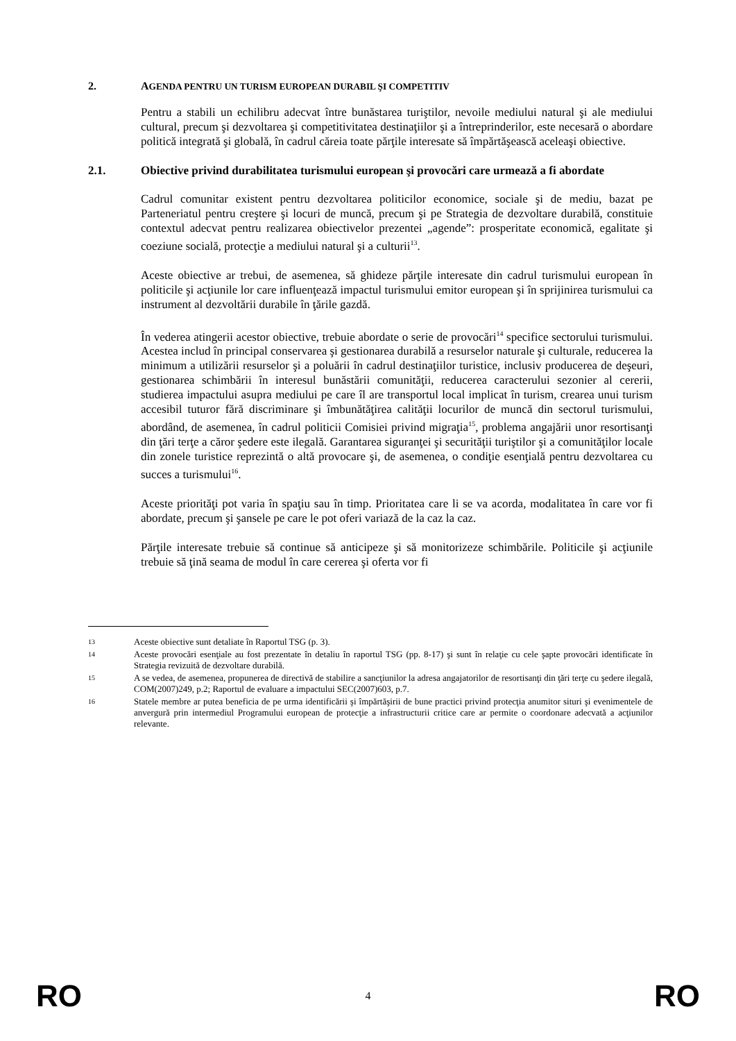2. AGENDA PENTRU UN TURISM EUROPEAN DURABIL ŞI COMPETITIV
Pentru a stabili un echilibru adecvat între bunăstarea turiştilor, nevoile mediului natural şi ale mediului cultural, precum şi dezvoltarea şi competitivitatea destinaţiilor şi a întreprinderilor, este necesară o abordare politică integrată şi globală, în cadrul căreia toate părţile interesate să împărtăşească aceleaşi obiective.
2.1. Obiective privind durabilitatea turismului european şi provocări care urmează a fi abordate
Cadrul comunitar existent pentru dezvoltarea politicilor economice, sociale şi de mediu, bazat pe Parteneriatul pentru creştere şi locuri de muncă, precum şi pe Strategia de dezvoltare durabilă, constituie contextul adecvat pentru realizarea obiectivelor prezentei „agende”: prosperitate economică, egalitate şi coeziune socială, protecţie a mediului natural şi a culturii<sup>13</sup>.
Aceste obiective ar trebui, de asemenea, să ghideze părţile interesate din cadrul turismului european în politicile şi acţiunile lor care influenţează impactul turismului emitor european şi în sprijinirea turismului ca instrument al dezvoltării durabile în ţările gazdă.
În vederea atingerii acestor obiective, trebuie abordate o serie de provocări<sup>14</sup> specifice sectorului turismului. Acestea includ în principal conservarea şi gestionarea durabilă a resurselor naturale şi culturale, reducerea la minimum a utilizării resurselor şi a poluării în cadrul destinaţiilor turistice, inclusiv producerea de deşeuri, gestionarea schimbării în interesul bunăstării comunităţii, reducerea caracterului sezonier al cererii, studierea impactului asupra mediului pe care îl are transportul local implicat în turism, crearea unui turism accesibil tuturor fără discriminare şi îmbunătăţirea calităţii locurilor de muncă din sectorul turismului, abordând, de asemenea, în cadrul politicii Comisiei privind migraţia<sup>15</sup>, problema angajării unor resortisanţi din ţări terţe a căror şedere este ilegală. Garantarea siguranţei şi securităţii turiştilor şi a comunităţilor locale din zonele turistice reprezintă o altă provocare şi, de asemenea, o condiţie esenţială pentru dezvoltarea cu succes a turismului<sup>16</sup>.
Aceste priorităţi pot varia în spaţiu sau în timp. Prioritatea care li se va acorda, modalitatea în care vor fi abordate, precum şi şansele pe care le pot oferi variază de la caz la caz.
Părţile interesate trebuie să continue să anticipeze şi să monitorizeze schimbările. Politicile şi acţiunile trebuie să ţină seama de modul în care cererea şi oferta vor fi
13
Aceste obiective sunt detaliate în Raportul TSG (p. 3).
14
Aceste provocări esenţiale au fost prezentate în detaliu în raportul TSG (pp. 8-17) şi sunt în relaţie cu cele şapte provocări identificate în Strategia revizuită de dezvoltare durabilă.
15
A se vedea, de asemenea, propunerea de directivă de stabilire a sancţiunilor la adresa angajatorilor de resortisanţi din ţări terţe cu şedere ilegală, COM(2007)249, p.2; Raportul de evaluare a impactului SEC(2007)603, p.7.
16
Statele membre ar putea beneficia de pe urma identificării şi împărtăşirii de bune practici privind protecţia anumitor situri şi evenimentele de anvergură prin intermediul Programului european de protecţie a infrastructurii critice care ar permite o coordonare adecvată a acţiunilor relevante.
RO 4 RO